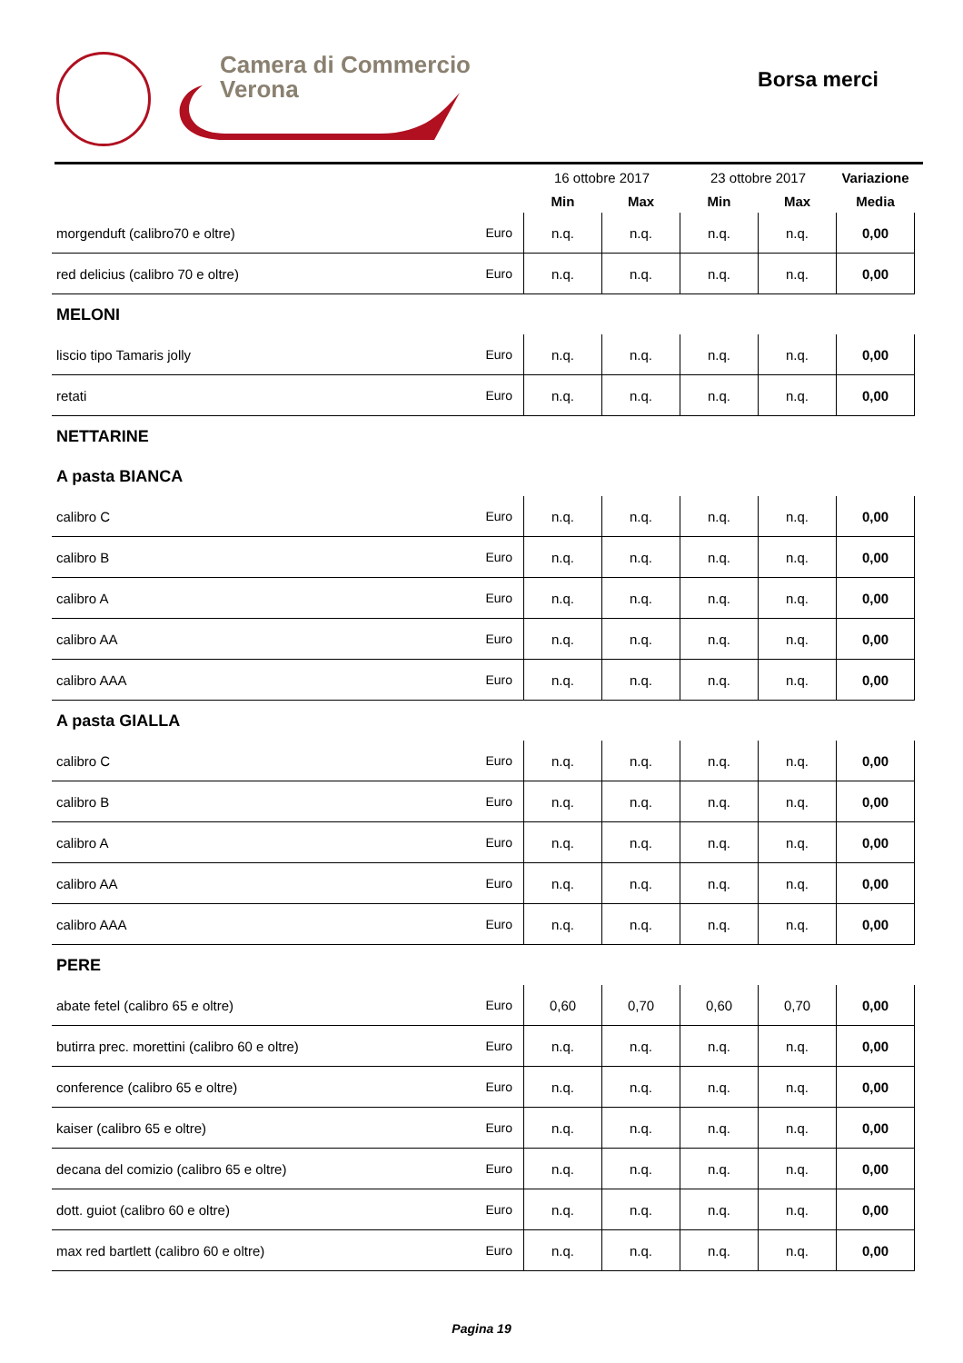Camera di Commercio
Verona
Borsa merci
| | | 16 ottobre 2017 | | 23 ottobre 2017 | | Variazione |
| --- | --- | --- | --- | --- | --- | --- |
| | | Min | Max | Min | Max | Media |
| morgenduft (calibro70 e oltre) | Euro | n.q. | n.q. | n.q. | n.q. | 0,00 |
| red delicius (calibro 70 e oltre) | Euro | n.q. | n.q. | n.q. | n.q. | 0,00 |
| MELONI | | | | | | |
| liscio tipo Tamaris jolly | Euro | n.q. | n.q. | n.q. | n.q. | 0,00 |
| retati | Euro | n.q. | n.q. | n.q. | n.q. | 0,00 |
| NETTARINE | | | | | | |
| A pasta BIANCA | | | | | | |
| calibro C | Euro | n.q. | n.q. | n.q. | n.q. | 0,00 |
| calibro B | Euro | n.q. | n.q. | n.q. | n.q. | 0,00 |
| calibro A | Euro | n.q. | n.q. | n.q. | n.q. | 0,00 |
| calibro AA | Euro | n.q. | n.q. | n.q. | n.q. | 0,00 |
| calibro AAA | Euro | n.q. | n.q. | n.q. | n.q. | 0,00 |
| A pasta GIALLA | | | | | | |
| calibro C | Euro | n.q. | n.q. | n.q. | n.q. | 0,00 |
| calibro B | Euro | n.q. | n.q. | n.q. | n.q. | 0,00 |
| calibro A | Euro | n.q. | n.q. | n.q. | n.q. | 0,00 |
| calibro AA | Euro | n.q. | n.q. | n.q. | n.q. | 0,00 |
| calibro AAA | Euro | n.q. | n.q. | n.q. | n.q. | 0,00 |
| PERE | | | | | | |
| abate fetel (calibro 65 e oltre) | Euro | 0,60 | 0,70 | 0,60 | 0,70 | 0,00 |
| butirra prec. morettini (calibro 60 e oltre) | Euro | n.q. | n.q. | n.q. | n.q. | 0,00 |
| conference (calibro 65 e oltre) | Euro | n.q. | n.q. | n.q. | n.q. | 0,00 |
| kaiser (calibro 65 e oltre) | Euro | n.q. | n.q. | n.q. | n.q. | 0,00 |
| decana del comizio (calibro 65 e oltre) | Euro | n.q. | n.q. | n.q. | n.q. | 0,00 |
| dott. guiot (calibro 60 e oltre) | Euro | n.q. | n.q. | n.q. | n.q. | 0,00 |
| max red bartlett (calibro 60 e oltre) | Euro | n.q. | n.q. | n.q. | n.q. | 0,00 |
Pagina 19